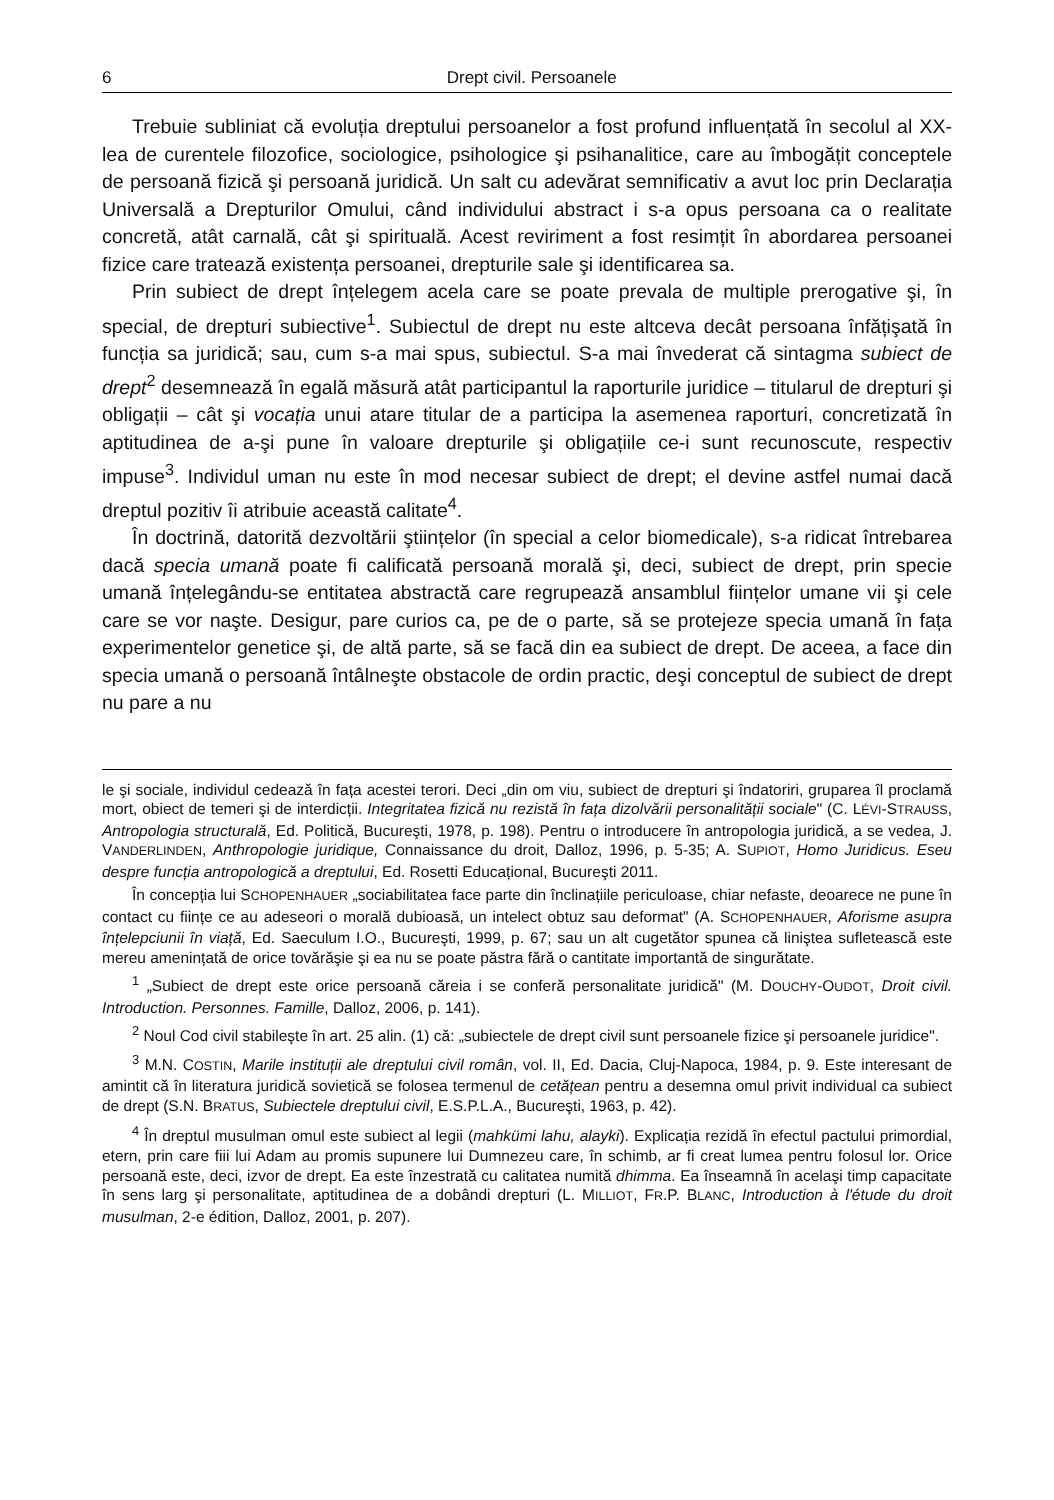6 Drept civil. Persoanele
Trebuie subliniat că evoluția dreptului persoanelor a fost profund influențată în secolul al XX-lea de curentele filozofice, sociologice, psihologice şi psihanalitice, care au îmbogățit conceptele de persoană fizică şi persoană juridică. Un salt cu adevărat semnificativ a avut loc prin Declarația Universală a Drepturilor Omului, când individului abstract i s-a opus persoana ca o realitate concretă, atât carnală, cât şi spirituală. Acest reviriment a fost resimțit în abordarea persoanei fizice care tratează existența persoanei, drepturile sale şi identificarea sa.
Prin subiect de drept înțelegem acela care se poate prevala de multiple prerogative şi, în special, de drepturi subiective<sup>1</sup>. Subiectul de drept nu este altceva decât persoana înfățişată în funcția sa juridică; sau, cum s-a mai spus, subiectul. S-a mai învederat că sintagma subiect de drept<sup>2</sup> desemnează în egală măsură atât participantul la raporturile juridice – titularul de drepturi şi obligații – cât şi vocația unui atare titular de a participa la asemenea raporturi, concretizată în aptitudinea de a-şi pune în valoare drepturile şi obligațiile ce-i sunt recunoscute, respectiv impuse<sup>3</sup>. Individul uman nu este în mod necesar subiect de drept; el devine astfel numai dacă dreptul pozitiv îi atribuie această calitate<sup>4</sup>.
În doctrină, datorită dezvoltării ştiințelor (în special a celor biomedicale), s-a ridicat întrebarea dacă specia umană poate fi calificată persoană morală şi, deci, subiect de drept, prin specie umană înțelegându-se entitatea abstractă care regrupează ansamblul ființelor umane vii şi cele care se vor naşte. Desigur, pare curios ca, pe de o parte, să se protejeze specia umană în fața experimentelor genetice şi, de altă parte, să se facă din ea subiect de drept. De aceea, a face din specia umană o persoană întâlneşte obstacole de ordin practic, deşi conceptul de subiect de drept nu pare a nu
le şi sociale, individul cedează în fața acestei terori. Deci „din om viu, subiect de drepturi şi îndatoriri, gruparea îl proclamă mort, obiect de temeri şi de interdicții. Integritatea fizică nu rezistă în fața dizolvării personalității sociale" (C. LÉVI-STRAUSS, Antropologia structurală, Ed. Politică, Bucureşti, 1978, p. 198). Pentru o introducere în antropologia juridică, a se vedea, J. VANDERLINDEN, Anthropologie juridique, Connaissance du droit, Dalloz, 1996, p. 5-35; A. SUPIOT, Homo Juridicus. Eseu despre funcția antropologică a dreptului, Ed. Rosetti Educațional, Bucureşti 2011.
În concepția lui SCHOPENHAUER „sociabilitatea face parte din înclinațiile periculoase, chiar nefaste, deoarece ne pune în contact cu ființe ce au adeseori o morală dubioasă, un intelect obtuz sau deformat" (A. SCHOPENHAUER, Aforisme asupra înțelepciunii în viață, Ed. Saeculum I.O., Bucureşti, 1999, p. 67; sau un alt cugetător spunea că liniştea sufletească este mereu amenințată de orice tovărăşie şi ea nu se poate păstra fără o cantitate importantă de singurătate.
<sup>1</sup> „Subiect de drept este orice persoană căreia i se conferă personalitate juridică" (M. DOUCHY-OUDOT, Droit civil. Introduction. Personnes. Famille, Dalloz, 2006, p. 141).
<sup>2</sup> Noul Cod civil stabileşte în art. 25 alin. (1) că: „subiectele de drept civil sunt persoanele fizice şi persoanele juridice".
<sup>3</sup> M.N. COSTIN, Marile instituții ale dreptului civil român, vol. II, Ed. Dacia, Cluj-Napoca, 1984, p. 9. Este interesant de amintit că în literatura juridică sovietică se folosea termenul de cetățean pentru a desemna omul privit individual ca subiect de drept (S.N. BRATUS, Subiectele dreptului civil, E.S.P.L.A., Bucureşti, 1963, p. 42).
<sup>4</sup> În dreptul musulman omul este subiect al legii (mahkümi lahu, alayki). Explicația rezidă în efectul pactului primordial, etern, prin care fiii lui Adam au promis supunere lui Dumnezeu care, în schimb, ar fi creat lumea pentru folosul lor. Orice persoană este, deci, izvor de drept. Ea este înzestrată cu calitatea numită dhimma. Ea înseamnă în acelaşi timp capacitate în sens larg şi personalitate, aptitudinea de a dobândi drepturi (L. MILLIOT, FR.P. BLANC, Introduction à l'étude du droit musulman, 2-e édition, Dalloz, 2001, p. 207).